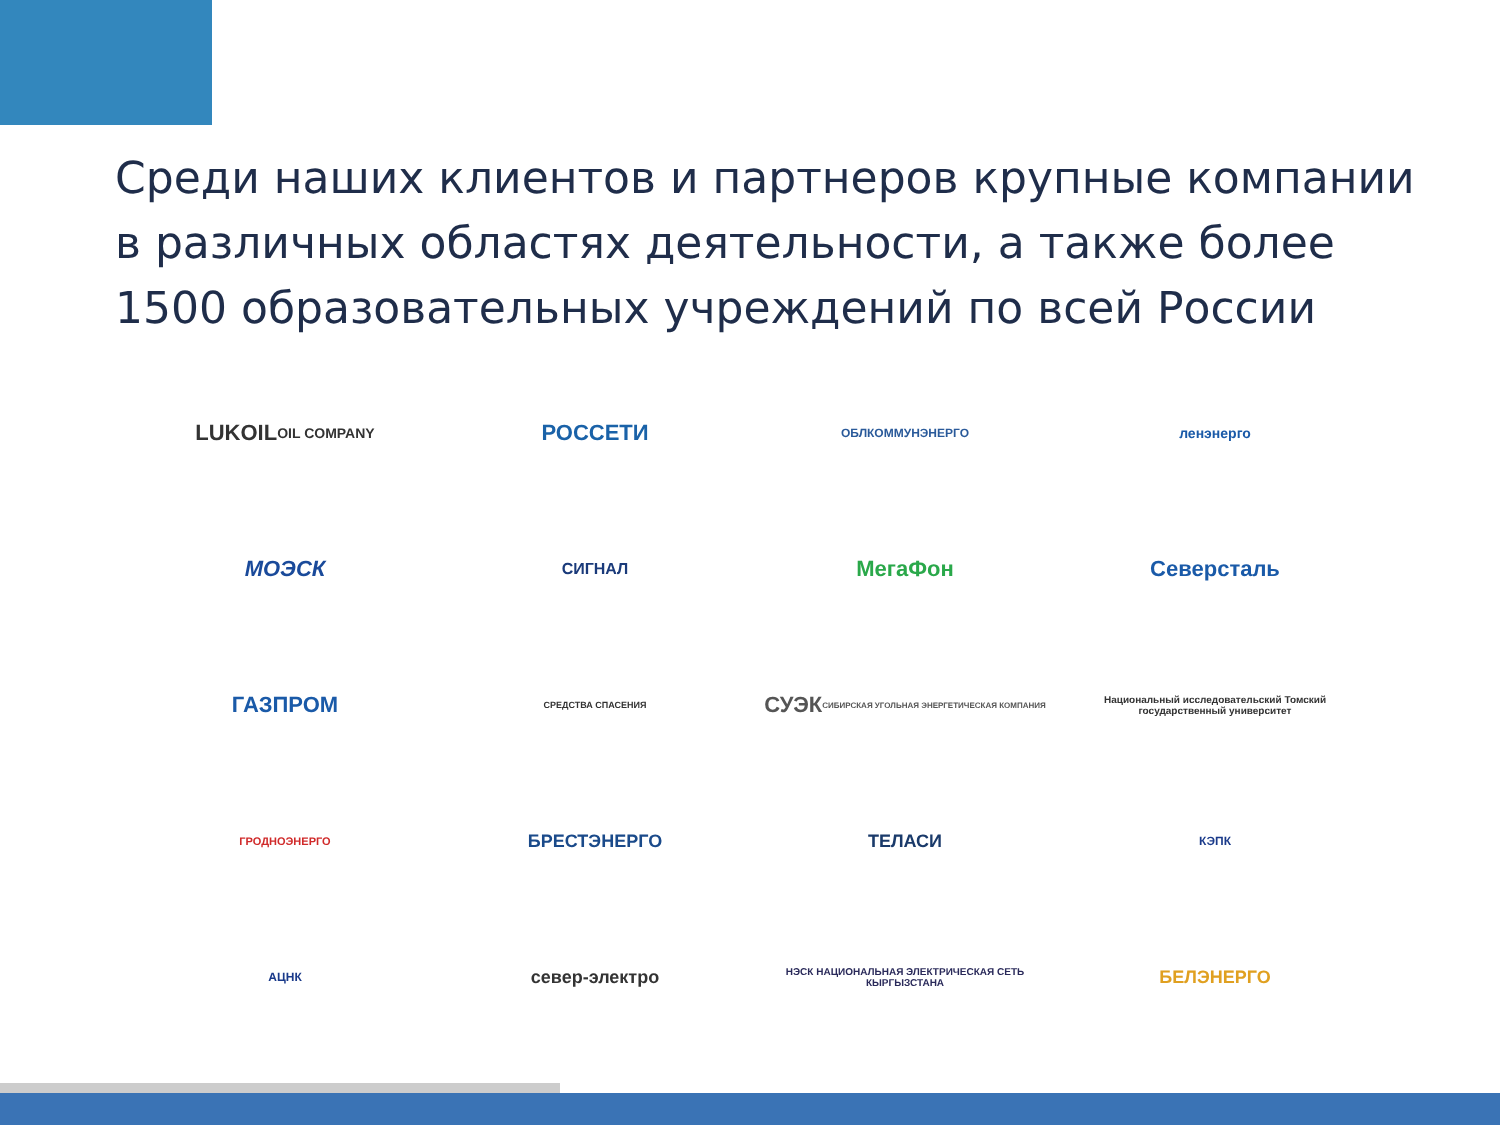Среди наших клиентов и партнеров крупные компании в различных областях деятельности, а также более 1500 образовательных учреждений по всей России
LUKOIL
OIL COMPANY
РОССЕТИ
ОБЛКОММУНЭНЕРГО
ленэнерго
МОЭСК
СИГНАЛ
МегаФон
Северсталь
ГАЗПРОМ
СРЕДСТВА СПАСЕНИЯ
СУЭК
СИБИРСКАЯ УГОЛЬНАЯ ЭНЕРГЕТИЧЕСКАЯ КОМПАНИЯ
Национальный исследовательский Томский государственный университет
ГРОДНОЭНЕРГО
БРЕСТЭНЕРГО
ТЕЛАСИ
КЭПК
АЦНК
север-электро
НЭСК НАЦИОНАЛЬНАЯ ЭЛЕКТРИЧЕСКАЯ СЕТЬ КЫРГЫЗСТАНА
БЕЛЭНЕРГО